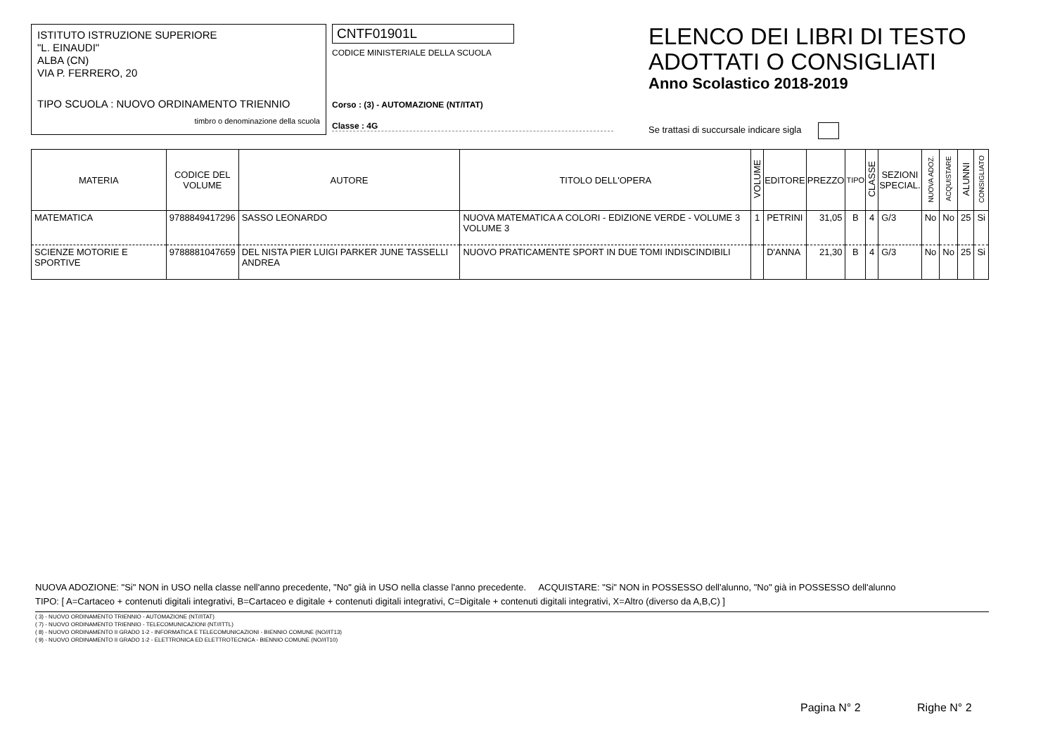ISTITUTO ISTRUZIONE SUPERIORE
"L. EINAUDI"
ALBA (CN)
VIA P. FERRERO, 20
TIPO SCUOLA : NUOVO ORDINAMENTO TRIENNIO
timbro o denominazione della scuola
CNTF01901L
CODICE MINISTERIALE DELLA SCUOLA
Corso : (3) - AUTOMAZIONE (NT/ITAT)
Classe : 4G
ELENCO DEI LIBRI DI TESTO
ADOTTATI O CONSIGLIATI
Anno Scolastico 2018-2019
Se trattasi di succursale indicare sigla
| MATERIA | CODICE DEL VOLUME | AUTORE | TITOLO DELL'OPERA | VOLUME | EDITORE | PREZZO | TIPO | CLASSE | SEZIONI SPECIAL. | NUOVA ADOZ. | ACQUISTARE | ALUNNI | CONSIGLIATO |
| --- | --- | --- | --- | --- | --- | --- | --- | --- | --- | --- | --- | --- | --- |
| MATEMATICA | 9788849417296 | SASSO LEONARDO | NUOVA MATEMATICA A COLORI - EDIZIONE VERDE - VOLUME 3 VOLUME 3 | 1 | PETRINI | 31,05 | B | 4 | G/3 | No | No | 25 | Si |
| SCIENZE MOTORIE E SPORTIVE | 9788881047659 | DEL NISTA PIER LUIGI PARKER JUNE TASSELLI ANDREA | NUOVO PRATICAMENTE SPORT IN DUE TOMI INDISCINDIBILI | | D'ANNA | 21,30 | B | 4 | G/3 | No | No | 25 | Si |
NUOVA ADOZIONE: "Si" NON in USO nella classe nell'anno precedente, "No" già in USO nella classe l'anno precedente. ACQUISTARE: "Si" NON in POSSESSO dell'alunno, "No" già in POSSESSO dell'alunno
TIPO: [ A=Cartaceo + contenuti digitali integrativi, B=Cartaceo e digitale + contenuti digitali integrativi, C=Digitale + contenuti digitali integrativi, X=Altro (diverso da A,B,C) ]
( 3) - NUOVO ORDINAMENTO TRIENNIO - AUTOMAZIONE (NT//ITAT)
( 7) - NUOVO ORDINAMENTO TRIENNIO - TELECOMUNICAZIONI (NT//ITTL)
( 8) - NUOVO ORDINAMENTO II GRADO 1-2 - INFORMATICA E TELECOMUNICAZIONI - BIENNIO COMUNE (NO//IT13)
( 9) - NUOVO ORDINAMENTO II GRADO 1-2 - ELETTRONICA ED ELETTROTECNICA - BIENNIO COMUNE (NO//IT10)
Pagina N° 2 Righe N° 2